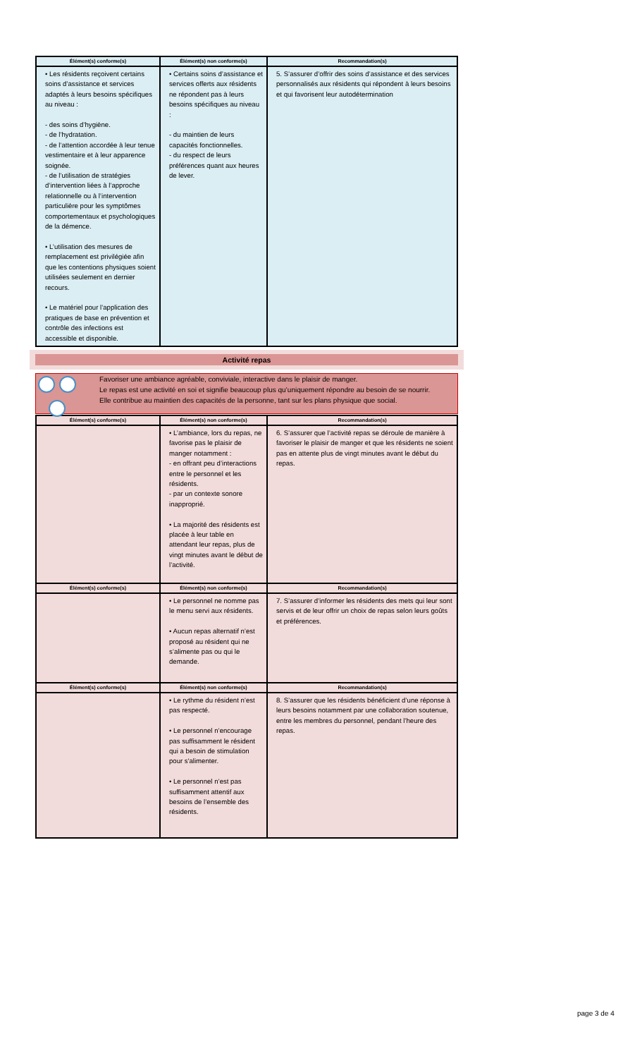| Élément(s) conforme(s) | Élément(s) non conforme(s) | Recommandation(s) |
| --- | --- | --- |
| • Les résidents reçoivent certains soins d’assistance et services adaptés à leurs besoins spécifiques au niveau : - des soins d’hygiène. - de l’hydratation. - de l’attention accordée à leur tenue vestimentaire et à leur apparence soignée. - de l’utilisation de stratégies d’intervention liées à l’approche relationnelle ou à l’intervention particulière pour les symptômes comportementaux et psychologiques de la démence. • L’utilisation des mesures de remplacement est privilégiée afin que les contentions physiques soient utilisées seulement en dernier recours. • Le matériel pour l’application des pratiques de base en prévention et contrôle des infections est accessible et disponible. | • Certains soins d’assistance et services offerts aux résidents ne répondent pas à leurs besoins spécifiques au niveau : - du maintien de leurs capacités fonctionnelles. - du respect de leurs préférences quant aux heures de lever. | 5. S’assurer d’offrir des soins d’assistance et des services personnalisés aux résidents qui répondent à leurs besoins et qui favorisent leur autodétermination |
Activité repas
Favoriser une ambiance agréable, conviviale, interactive dans le plaisir de manger.
Le repas est une activité en soi et signifie beaucoup plus qu’uniquement répondre au besoin de se nourrir.
Elle contribue au maintien des capacités de la personne, tant sur les plans physique que social.
| Élément(s) conforme(s) | Élément(s) non conforme(s) | Recommandation(s) |
| --- | --- | --- |
| | • L’ambiance, lors du repas, ne favorise pas le plaisir de manger notamment : - en offrant peu d’interactions entre le personnel et les résidents. - par un contexte sonore inapproprié. • La majorité des résidents est placée à leur table en attendant leur repas, plus de vingt minutes avant le début de l’activité. | 6. S’assurer que l’activité repas se déroule de manière à favoriser le plaisir de manger et que les résidents ne soient pas en attente plus de vingt minutes avant le début du repas. |
| Élément(s) conforme(s) | Élément(s) non conforme(s) | Recommandation(s) |
| | • Le personnel ne nomme pas le menu servi aux résidents. • Aucun repas alternatif n’est proposé au résident qui ne s’alimente pas ou qui le demande. | 7. S’assurer d’informer les résidents des mets qui leur sont servis et de leur offrir un choix de repas selon leurs goûts et préférences. |
| Élément(s) conforme(s) | Élément(s) non conforme(s) | Recommandation(s) |
| | • Le rythme du résident n’est pas respecté. • Le personnel n’encourage pas suffisamment le résident qui a besoin de stimulation pour s'alimenter. • Le personnel n’est pas suffisamment attentif aux besoins de l’ensemble des résidents. | 8. S’assurer que les résidents bénéficient d’une réponse à leurs besoins notamment par une collaboration soutenue, entre les membres du personnel, pendant l’heure des repas. |
page 3 de 4